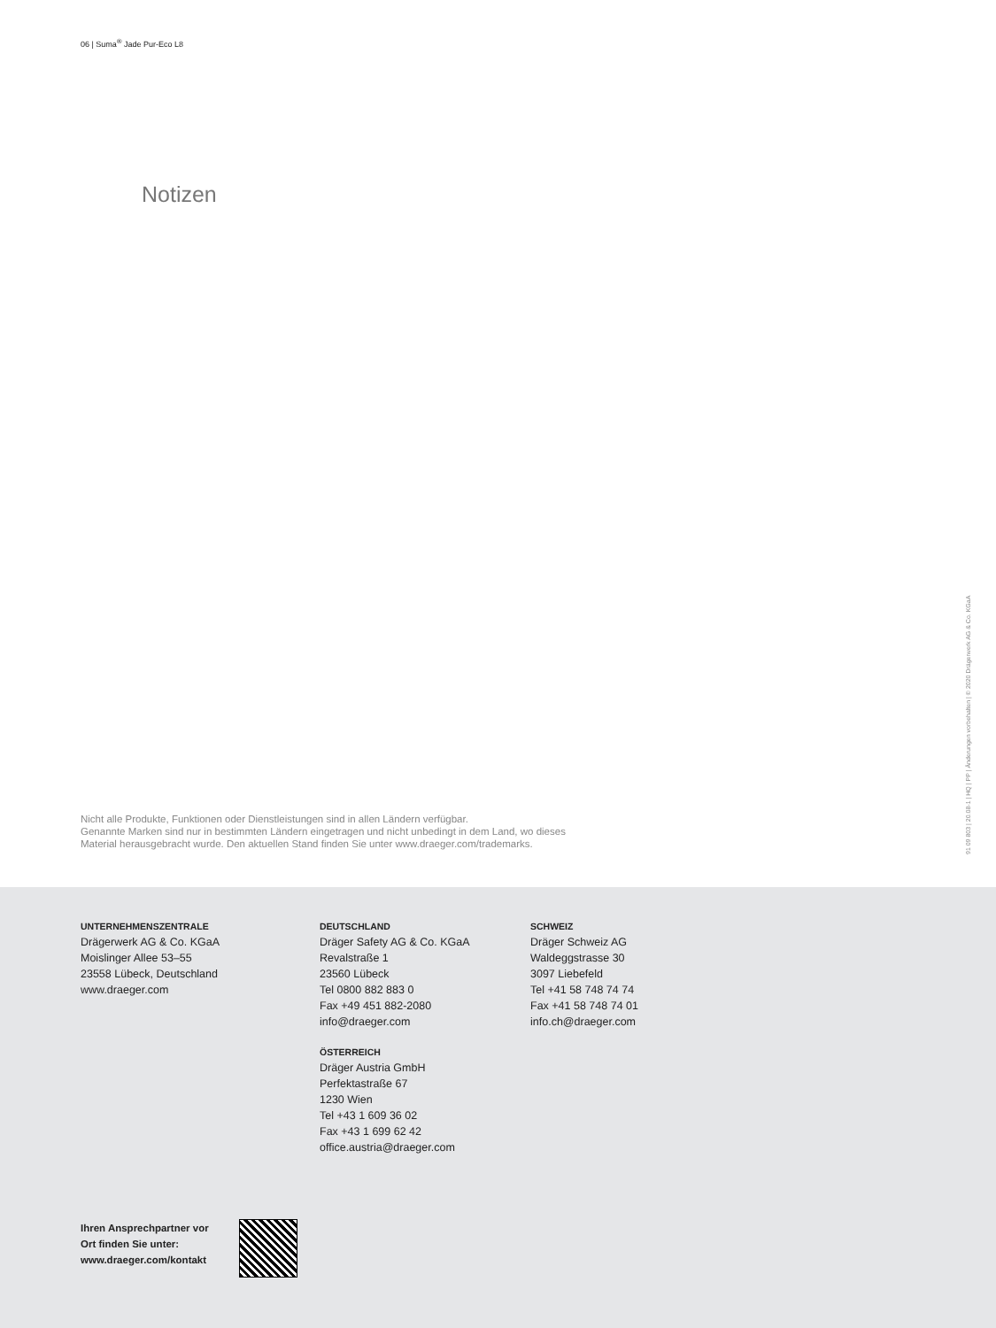06 | Suma<sup>®</sup> Jade Pur-Eco L8
Notizen
Nicht alle Produkte, Funktionen oder Dienstleistungen sind in allen Ländern verfügbar.
Genannte Marken sind nur in bestimmten Ländern eingetragen und nicht unbedingt in dem Land, wo dieses
Material herausgebracht wurde. Den aktuellen Stand finden Sie unter www.draeger.com/trademarks.
91 09 803 | 20.08-1 | HQ | PP | Änderungen vorbehalten | © 2020 Drägerwerk AG & Co. KGaA
UNTERNEHMENSZENTRALE
Drägerwerk AG & Co. KGaA
Moislinger Allee 53–55
23558 Lübeck, Deutschland
www.draeger.com
DEUTSCHLAND
Dräger Safety AG & Co. KGaA
Revalstraße 1
23560 Lübeck
Tel 0800 882 883 0
Fax +49 451 882-2080
info@draeger.com
ÖSTERREICH
Dräger Austria GmbH
Perfektastraße 67
1230 Wien
Tel +43 1 609 36 02
Fax +43 1 699 62 42
office.austria@draeger.com
SCHWEIZ
Dräger Schweiz AG
Waldeggstrasse 30
3097 Liebefeld
Tel +41 58 748 74 74
Fax +41 58 748 74 01
info.ch@draeger.com
Ihren Ansprechpartner vor
Ort finden Sie unter:
www.draeger.com/kontakt